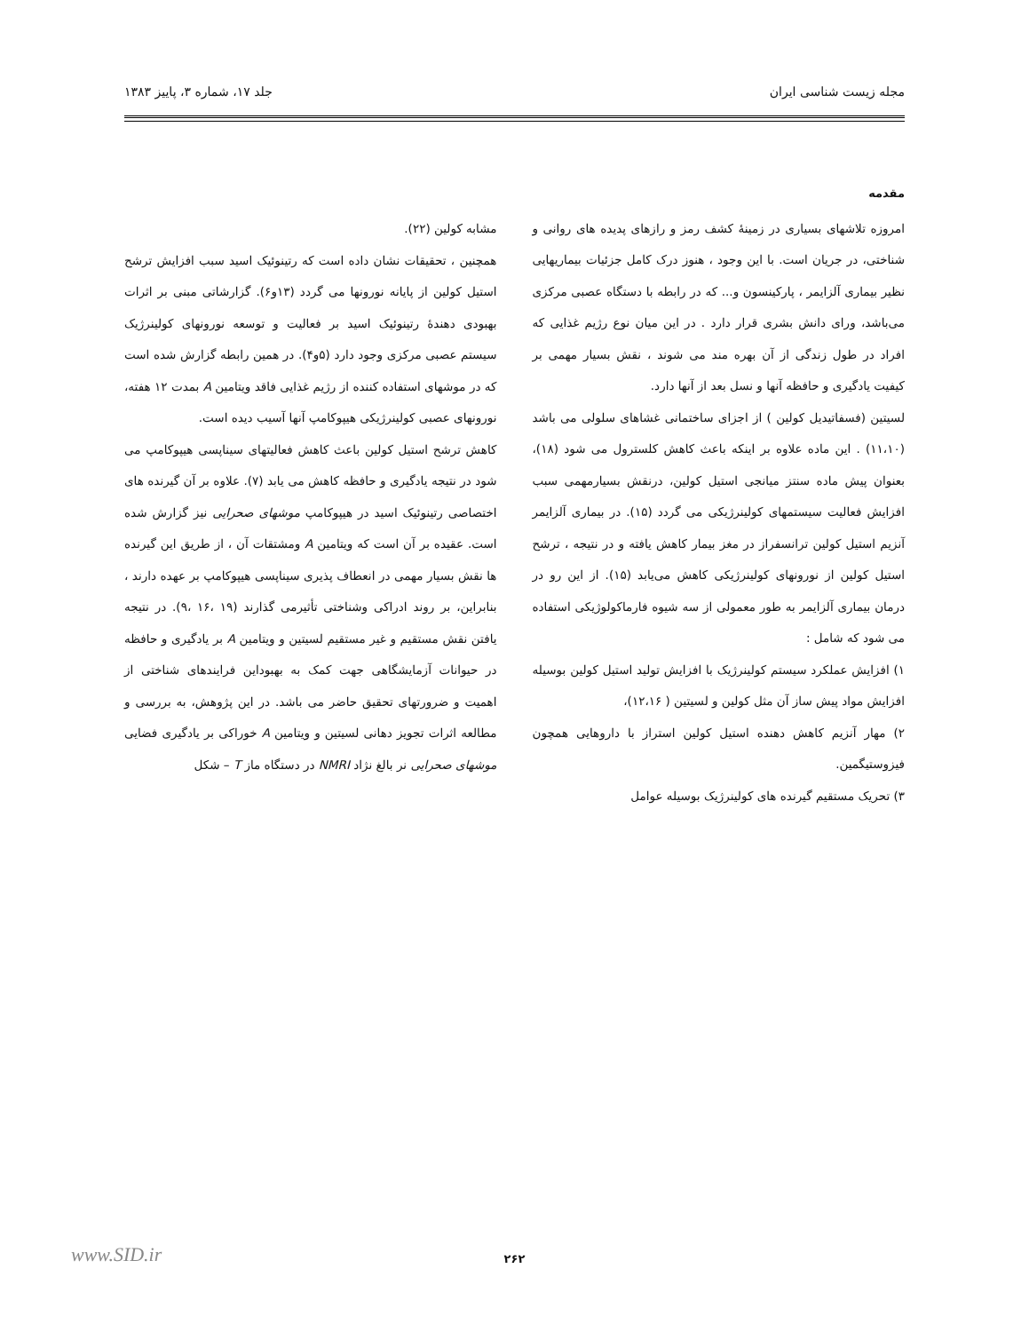مجله زیست شناسی ایران جلد ۱۷، شماره ۳، پاییز ۱۳۸۳
مقدمه
امروزه تلاشهای بسیاری در زمینهٔ کشف رمز و رازهای پدیده های روانی و شناختی، در جریان است. با این وجود ، هنوز درک کامل جزئیات بیماریهایی نظیر بیماری آلزایمر ، پارکینسون و... که در رابطه با دستگاه عصبی مرکزی می‌باشد، ورای دانش بشری قرار دارد . در این میان نوع رژیم غذایی که افراد در طول زندگی از آن بهره مند می شوند ، نقش بسیار مهمی بر کیفیت یادگیری و حافظه آنها و نسل بعد از آنها دارد.
لسیتین (فسفاتیدیل کولین ) از اجزای ساختمانی غشاهای سلولی می باشد (۱۱،۱۰) . این ماده علاوه بر اینکه باعث کاهش کلسترول می شود (۱۸)، بعنوان پیش ماده سنتز میانجی استیل کولین، درنقش بسیارمهمی سبب افزایش فعالیت سیستمهای کولینرژیکی می گردد (۱۵). در بیماری آلزایمر آنزیم استیل کولین ترانسفراز در مغز بیمار کاهش یافته و در نتیجه ، ترشح استیل کولین از نورونهای کولینرژیکی کاهش می‌یابد (۱۵). از این رو در درمان بیماری آلزایمر به طور معمولی از سه شیوه فارماکولوژیکی استفاده می شود که شامل :
۱) افزایش عملکرد سیستم کولینرژیک با افزایش تولید استیل کولین بوسیله افزایش مواد پیش ساز آن مثل کولین و لسیتین ( ۱۲،۱۶)،
۲) مهار آنزیم کاهش دهنده استیل کولین استراز با داروهایی همچون فیزوستیگمین.
۳) تحریک مستقیم گیرنده های کولینرژیک بوسیله عوامل
مشابه کولین (۲۲).
همچنین ، تحقیقات نشان داده است که رتینوئیک اسید سبب افزایش ترشح استیل کولین از پایانه نورونها می گردد (۱۳و۶). گزارشاتی مبنی بر اثرات بهبودی دهندهٔ رتینوئیک اسید بر فعالیت و توسعه نورونهای کولینرژیک سیستم عصبی مرکزی وجود دارد (۵و۴). در همین رابطه گزارش شده است که در موشهای استفاده کننده از رژیم غذایی فاقد ویتامین A بمدت ۱۲ هفته، نورونهای عصبی کولینرژیکی هیپوکامپ آنها آسیب دیده است.
کاهش ترشح استیل کولین باعث کاهش فعالیتهای سیناپسی هیپوکامپ می شود در نتیجه یادگیری و حافظه کاهش می یابد (۷). علاوه بر آن گیرنده های اختصاصی رتینوئیک اسید در هیپوکامپ موشهای صحرایی نیز گزارش شده است. عقیده بر آن است که ویتامین A ومشتقات آن ، از طریق این گیرنده ها نقش بسیار مهمی در انعطاف پذیری سیناپسی هیپوکامپ بر عهده دارند ، بنابراین، بر روند ادراکی وشناختی تأثیرمی گذارند (۱۹ ،۱۶ ،۹). در نتیجه یافتن نقش مستقیم و غیر مستقیم لسیتین و ویتامین A بر یادگیری و حافظه در حیوانات آزمایشگاهی جهت کمک به بهبوداین فرایندهای شناختی از اهمیت و ضرورتهای تحقیق حاضر می باشد. در این پژوهش، به بررسی و مطالعه اثرات تجویز دهانی لسیتین و ویتامین A خوراکی بر یادگیری فضایی موشهای صحرایی نر بالغ نژاد NMRI در دستگاه ماز T – شکل
۲۶۲ www.SID.ir